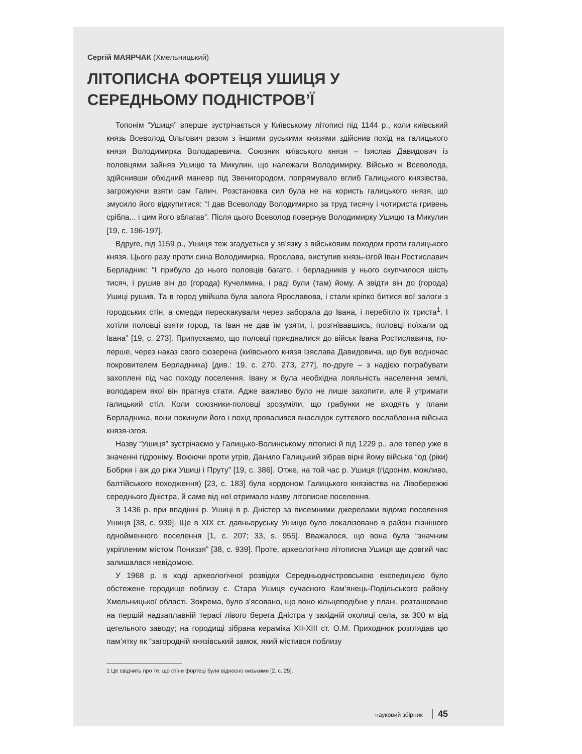Сергій МАЯРЧАК (Хмельницький)
ЛІТОПИСНА ФОРТЕЦЯ УШИЦЯ У СЕРЕДНЬОМУ ПОДНІСТРОВ’Ї
Топонім “Ушиця” вперше зустрічається у Київському літописі під 1144 р., коли київський князь Всеволод Ольгович разом з іншими руськими князями здійснив похід на галицького князя Володимирка Володаревича. Союзник київського князя – Ізяслав Давидович із половцями зайняв Ушицю та Микулин, що належали Володимирку. Військо ж Всеволода, здійснивши обхідний маневр під Звенигородом, попрямувало вглиб Галицького князівства, загрожуючи взяти сам Галич. Розстановка сил була не на користь галицького князя, що змусило його відкупитися: “І дав Всеволоду Володимирко за труд тисячу і чотириста гривень срібла... і цим його вблагав”. Після цього Всеволод повернув Володимирку Ушицю та Микулин [19, с. 196-197].
Вдруге, під 1159 р., Ушиця теж згадується у зв’язку з військовим походом проти галицького князя. Цього разу проти сина Володимирка, Ярослава, виступив князь-ізгой Іван Ростиславич Берладник: “І прибуло до нього половців багато, і берладників у нього скупчилося шість тисяч, і рушив він до (города) Кучелмина, і раді були (там) йому. А звідти він до (города) Ушиці рушив. Та в город увійшла була залога Ярославова, і стали кріпко битися вої залоги з городських стін, а смерди перескакували через заборала до Івана, і перебігло їх триста<sup>1</sup>. І хотіли половці взяти город, та Іван не дав їм узяти, і, розгнівавшись, половці поїхали од Івана” [19, с. 273]. Припускаємо, що половці приєдналися до військ Івана Ростиславича, по-перше, через наказ свого сюзерена (київського князя Ізяслава Давидовича, що був водночас покровителем Берладника) [див.: 19, с. 270, 273, 277], по-друге – з надією пограбувати захоплені під час походу поселення. Івану ж була необхідна лояльність населення землі, володарем якої він прагнув стати. Адже важливо було не лише захопити, але й утримати галицький стіл. Коли союзники-половці зрозуміли, що грабунки не входять у плани Берладника, вони покинули його і похід провалився внаслідок суттєвого послаблення війська князя-ізгоя.
Назву “Ушиця” зустрічаємо у Галицько-Волинському літописі й під 1229 р., але тепер уже в значенні гідроніму. Воюючи проти угрів, Данило Галицький зібрав вірні йому війська “од (ріки) Бобрки і аж до ріки Ушиці і Пруту” [19, с. 386]. Отже, на той час р. Ушиця (гідронім, можливо, балтійського походження) [23, с. 183] була кордоном Галицького князівства на Лівобережжі середнього Дністра, й саме від неї отримало назву літописне поселення.
З 1436 р. при впадінні р. Ушиці в р. Дністер за писемними джерелами відоме поселення Ушиця [38, с. 939]. Ще в XIX ст. давньоруську Ушицю було локалізовано в районі пізнішого однойменного поселення [1, с. 207; 33, s. 955]. Вважалося, що вона була “значним укріпленим містом Пониззя” [38, с. 939]. Проте, археологічно літописна Ушиця ще довгий час залишалася невідомою.
У 1968 р. в ході археологічної розвідки Середньодністровською експедицією було обстежене городище поблизу с. Стара Ушиця сучасного Кам’янець-Подільського району Хмельницької області. Зокрема, було з’ясовано, що воно кільцеподібне у плані, розташоване на першій надзаплавній терасі лівого берега Дністра у західній околиці села, за 300 м від цегельного заводу; на городищі зібрана кераміка XII-XIII ст. О.М. Приходнюк розглядав цю пам’ятку як “загородній князівський замок, який містився поблизу
1 Це свідчить про те, що стіни фортеці були відносно низькими [2, с. 25].
науковий збірник 45